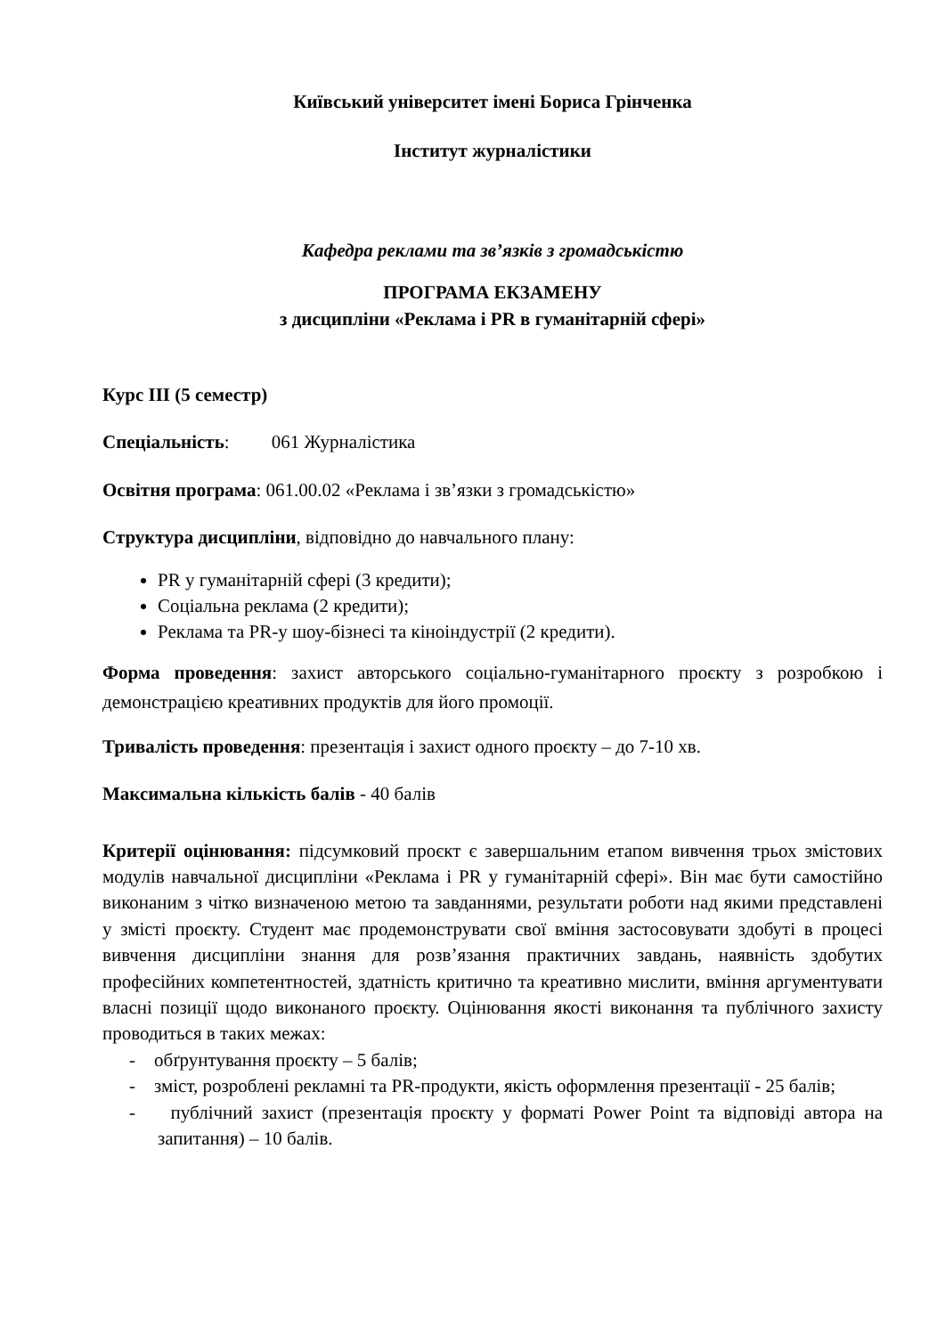Київський університет імені Бориса Грінченка
Інститут журналістики
Кафедра реклами та зв’язків з громадськістю
ПРОГРАМА ЕКЗАМЕНУ
з дисципліни «Реклама і PR в гуманітарній сфері»
Курс ІІІ (5 семестр)
Спеціальність: 061 Журналістика
Освітня програма: 061.00.02 «Реклама і зв’язки з громадськістю»
Структура дисципліни, відповідно до навчального плану:
PR у гуманітарній сфері (3 кредити);
Соціальна реклама (2 кредити);
Реклама та PR-у шоу-бізнесі та кіноіндустрії (2 кредити).
Форма проведення: захист авторського соціально-гуманітарного проєкту з розробкою і демонстрацією креативних продуктів для його промоції.
Тривалість проведення: презентація і захист одного проєкту – до 7-10 хв.
Максимальна кількість балів - 40 балів
Критерії оцінювання: підсумковий проєкт є завершальним етапом вивчення трьох змістових модулів навчальної дисципліни «Реклама і PR у гуманітарній сфері». Він має бути самостійно виконаним з чітко визначеною метою та завданнями, результати роботи над якими представлені у змісті проєкту. Студент має продемонструвати свої вміння застосовувати здобуті в процесі вивчення дисципліни знання для розв’язання практичних завдань, наявність здобутих професійних компетентностей, здатність критично та креативно мислити, вміння аргументувати власні позиції щодо виконаного проєкту. Оцінювання якості виконання та публічного захисту проводиться в таких межах:
- обґрунтування проєкту – 5 балів;
- зміст, розроблені рекламні та PR-продукти, якість оформлення презентації - 25 балів;
- публічний захист (презентація проєкту у форматі Power Point та відповіді автора на запитання) – 10 балів.